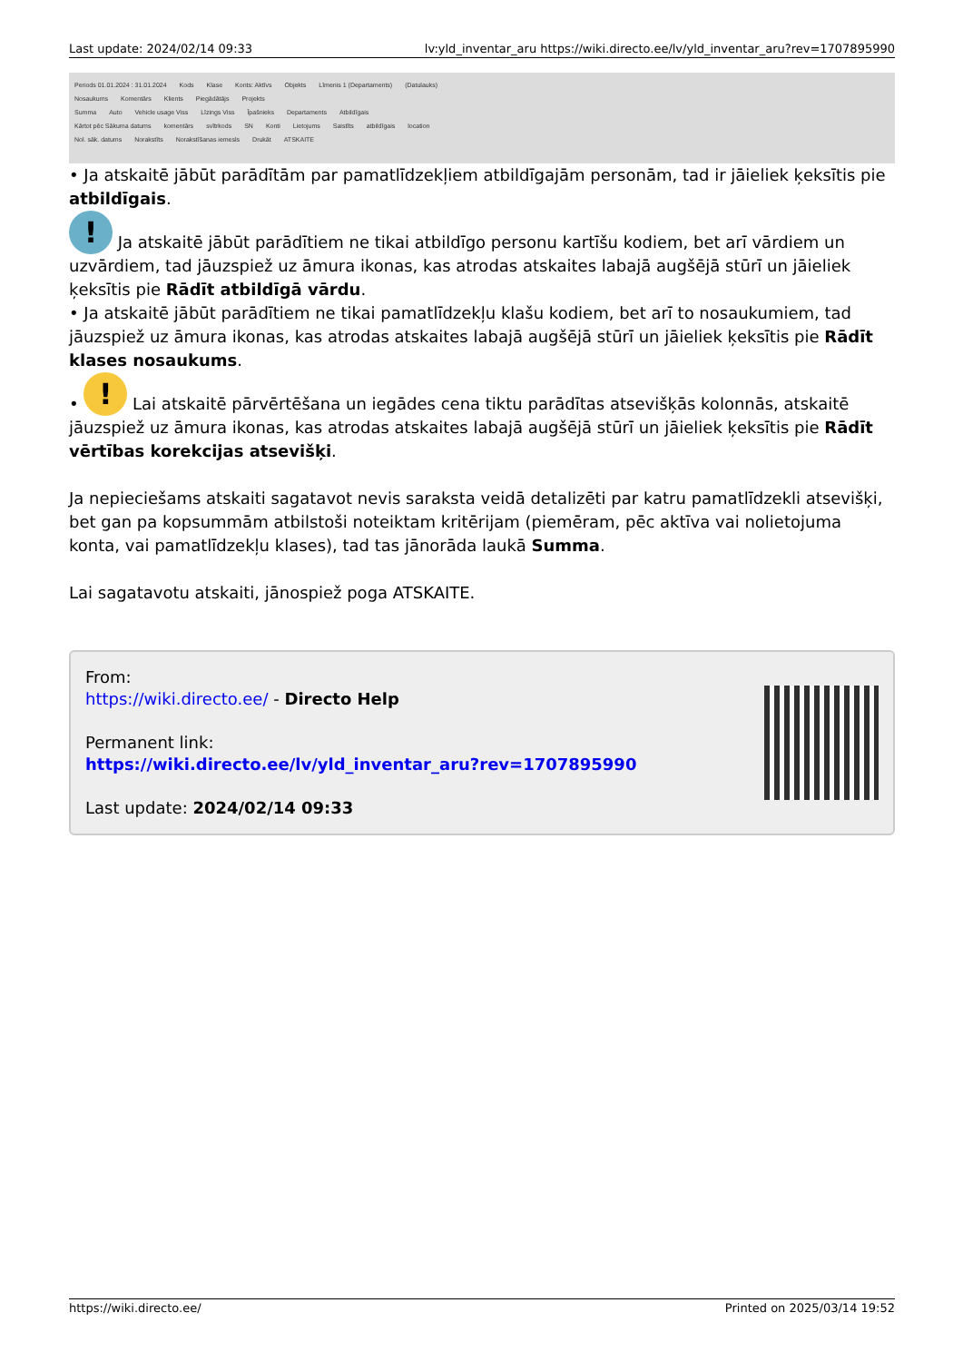Last update: 2024/02/14 09:33 lv:yld_inventar_aru https://wiki.directo.ee/lv/yld_inventar_aru?rev=1707895990
Periods 01.01.2024 : 31.01.2024 Kods Klase Konts: Aktīvs Objekts Līmenis 1 (Departaments) (Datulauks)
Nosaukums Komentārs Klients Piegādātājs Projekts
Summa Auto Vehicle usage Viss Līzings Viss Īpašnieks Departaments Atbildīgais
Kārtot pēc Sākuma datums komentārs svītrkods SN Konti Lietojums Saistīts atbildīgais location
Nol. sāk. datums Norakstīts Norakstīšanas iemesls Drukāt ATSKAITE
• Ja atskaitē jābūt parādītām par pamatlīdzekļiem atbildīgajām personām, tad ir jāieliek ķeksītis pie atbildīgais.
! Ja atskaitē jābūt parādītiem ne tikai atbildīgo personu kartīšu kodiem, bet arī vārdiem un uzvārdiem, tad jāuzspiež uz āmura ikonas, kas atrodas atskaites labajā augšējā stūrī un jāieliek ķeksītis pie Rādīt atbildīgā vārdu.
• Ja atskaitē jābūt parādītiem ne tikai pamatlīdzekļu klašu kodiem, bet arī to nosaukumiem, tad jāuzspiež uz āmura ikonas, kas atrodas atskaites labajā augšējā stūrī un jāieliek ķeksītis pie Rādīt klases nosaukums.
• ! Lai atskaitē pārvērtēšana un iegādes cena tiktu parādītas atsevišķās kolonnās, atskaitē jāuzspiež uz āmura ikonas, kas atrodas atskaites labajā augšējā stūrī un jāieliek ķeksītis pie Rādīt vērtības korekcijas atsevišķi.
Ja nepieciešams atskaiti sagatavot nevis saraksta veidā detalizēti par katru pamatlīdzekli atsevišķi, bet gan pa kopsummām atbilstoši noteiktam kritērijam (piemēram, pēc aktīva vai nolietojuma konta, vai pamatlīdzekļu klases), tad tas jānorāda laukā Summa.
Lai sagatavotu atskaiti, jānospiež poga ATSKAITE.
From:
https://wiki.directo.ee/ - Directo Help
Permanent link:
https://wiki.directo.ee/lv/yld_inventar_aru?rev=1707895990
Last update: 2024/02/14 09:33
https://wiki.directo.ee/ Printed on 2025/03/14 19:52